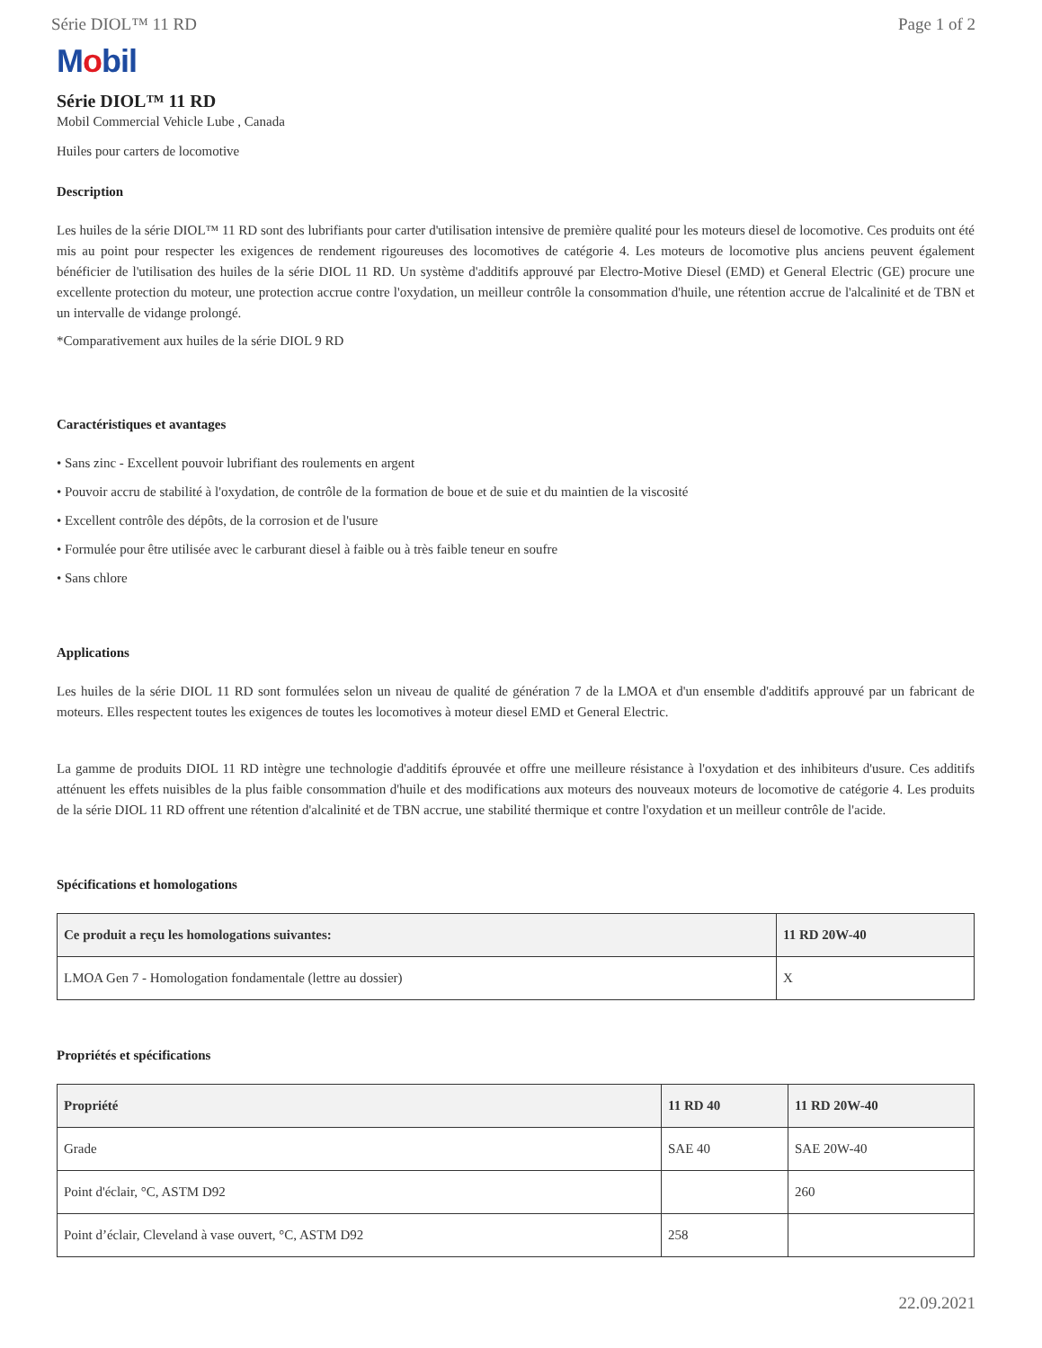Série DIOL™ 11 RD Page 1 of 2
Mobil
Série DIOL™ 11 RD
Mobil Commercial Vehicle Lube , Canada
Huiles pour carters de locomotive
Description
Les huiles de la série DIOL™ 11 RD sont des lubrifiants pour carter d'utilisation intensive de première qualité pour les moteurs diesel de locomotive. Ces produits ont été mis au point pour respecter les exigences de rendement rigoureuses des locomotives de catégorie 4. Les moteurs de locomotive plus anciens peuvent également bénéficier de l'utilisation des huiles de la série DIOL 11 RD. Un système d'additifs approuvé par Electro-Motive Diesel (EMD) et General Electric (GE) procure une excellente protection du moteur, une protection accrue contre l'oxydation, un meilleur contrôle la consommation d'huile, une rétention accrue de l'alcalinité et de TBN et un intervalle de vidange prolongé.
*Comparativement aux huiles de la série DIOL 9 RD
Caractéristiques et avantages
• Sans zinc - Excellent pouvoir lubrifiant des roulements en argent
• Pouvoir accru de stabilité à l'oxydation, de contrôle de la formation de boue et de suie et du maintien de la viscosité
• Excellent contrôle des dépôts, de la corrosion et de l'usure
• Formulée pour être utilisée avec le carburant diesel à faible ou à très faible teneur en soufre
• Sans chlore
Applications
Les huiles de la série DIOL 11 RD sont formulées selon un niveau de qualité de génération 7 de la LMOA et d'un ensemble d'additifs approuvé par un fabricant de moteurs. Elles respectent toutes les exigences de toutes les locomotives à moteur diesel EMD et General Electric.
La gamme de produits DIOL 11 RD intègre une technologie d'additifs éprouvée et offre une meilleure résistance à l'oxydation et des inhibiteurs d'usure. Ces additifs atténuent les effets nuisibles de la plus faible consommation d'huile et des modifications aux moteurs des nouveaux moteurs de locomotive de catégorie 4. Les produits de la série DIOL 11 RD offrent une rétention d'alcalinité et de TBN accrue, une stabilité thermique et contre l'oxydation et un meilleur contrôle de l'acide.
Spécifications et homologations
| Ce produit a reçu les homologations suivantes: | 11 RD 20W-40 |
| --- | --- |
| LMOA Gen 7 - Homologation fondamentale (lettre au dossier) | X |
Propriétés et spécifications
| Propriété | 11 RD 40 | 11 RD 20W-40 |
| --- | --- | --- |
| Grade | SAE 40 | SAE 20W-40 |
| Point d'éclair, °C, ASTM D92 | | 260 |
| Point d’éclair, Cleveland à vase ouvert, °C, ASTM D92 | 258 | |
22.09.2021